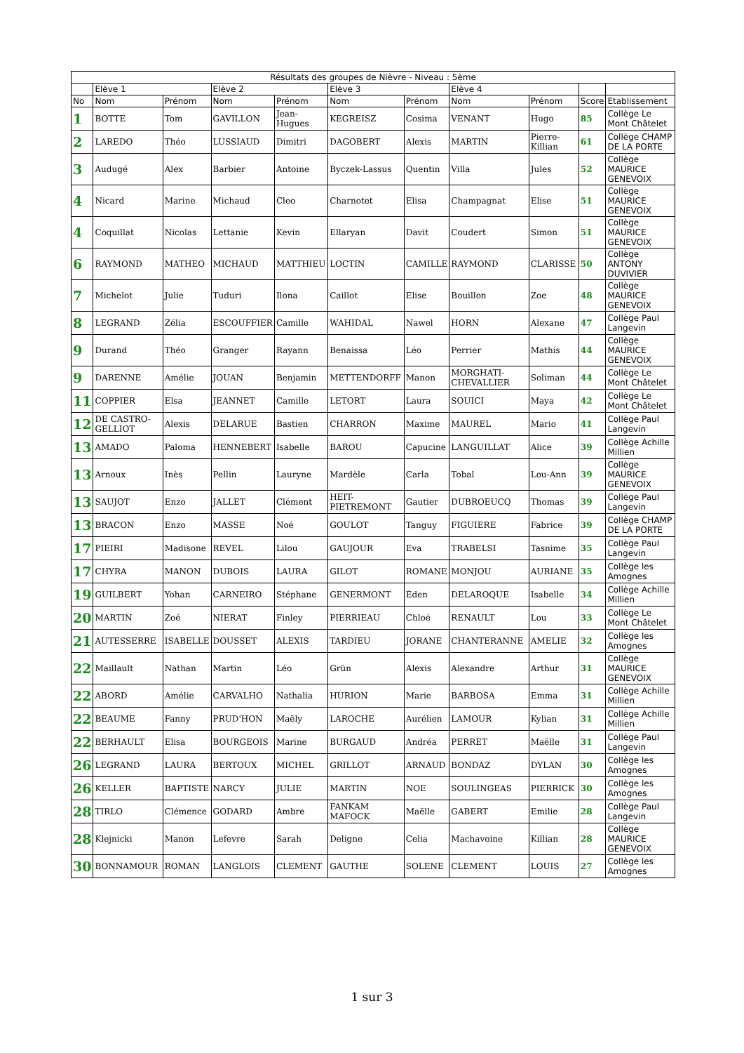| Résultats des groupes de Nièvre - Niveau : 5ème | | | | | | | | | | |
| --- | --- | --- | --- | --- | --- | --- | --- | --- | --- | --- |
| | Elève 1 | | Elève 2 | | Elève 3 | | Elève 4 | | | |
| No | Nom | Prénom | Nom | Prénom | Nom | Prénom | Nom | Prénom | Score | Etablissement |
| 1 | BOTTE | Tom | GAVILLON | Jean-Hugues | KEGREISZ | Cosima | VENANT | Hugo | 85 | Collège Le Mont Châtelet |
| 2 | LAREDO | Théo | LUSSIAUD | Dimitri | DAGOBERT | Alexis | MARTIN | Pierre-Killian | 61 | Collège CHAMP DE LA PORTE |
| 3 | Audugé | Alex | Barbier | Antoine | Byczek-Lassus | Quentin | Villa | Jules | 52 | Collège MAURICE GENEVOIX |
| 4 | Nicard | Marine | Michaud | Cleo | Charnotet | Elisa | Champagnat | Elise | 51 | Collège MAURICE GENEVOIX |
| 4 | Coquillat | Nicolas | Lettanie | Kevin | Ellaryan | Davit | Coudert | Simon | 51 | Collège MAURICE GENEVOIX |
| 6 | RAYMOND | MATHEO | MICHAUD | MATTHIEU | LOCTIN | CAMILLE | RAYMOND | CLARISSE | 50 | Collège ANTONY DUVIVIER |
| 7 | Michelot | Julie | Tuduri | Ilona | Caillot | Elise | Bouillon | Zoe | 48 | Collège MAURICE GENEVOIX |
| 8 | LEGRAND | Zélia | ESCOUFFIER | Camille | WAHIDAL | Nawel | HORN | Alexane | 47 | Collège Paul Langevin |
| 9 | Durand | Théo | Granger | Rayann | Benaissa | Léo | Perrier | Mathis | 44 | Collège MAURICE GENEVOIX |
| 9 | DARENNE | Amélie | JOUAN | Benjamin | METTENDORFF | Manon | MORGHATI-CHEVALLIER | Soliman | 44 | Collège Le Mont Châtelet |
| 11 | COPPIER | Elsa | JEANNET | Camille | LETORT | Laura | SOUICI | Maya | 42 | Collège Le Mont Châtelet |
| 12 | DE CASTRO-GELLIOT | Alexis | DELARUE | Bastien | CHARRON | Maxime | MAUREL | Mario | 41 | Collège Paul Langevin |
| 13 | AMADO | Paloma | HENNEBERT | Isabelle | BAROU | Capucine | LANGUILLAT | Alice | 39 | Collège Achille Millien |
| 13 | Arnoux | Inès | Pellin | Lauryne | Mardèle | Carla | Tobal | Lou-Ann | 39 | Collège MAURICE GENEVOIX |
| 13 | SAUJOT | Enzo | JALLET | Clément | HEIT-PIETREMONT | Gautier | DUBROEUCQ | Thomas | 39 | Collège Paul Langevin |
| 13 | BRACON | Enzo | MASSE | Noé | GOULOT | Tanguy | FIGUIERE | Fabrice | 39 | Collège CHAMP DE LA PORTE |
| 17 | PIEIRI | Madisone | REVEL | Lilou | GAUJOUR | Eva | TRABELSI | Tasnime | 35 | Collège Paul Langevin |
| 17 | CHYRA | MANON | DUBOIS | LAURA | GILOT | ROMANE | MONJOU | AURIANE | 35 | Collège les Amognes |
| 19 | GUILBERT | Yohan | CARNEIRO | Stéphane | GENERMONT | Éden | DELAROQUE | Isabelle | 34 | Collège Achille Millien |
| 20 | MARTIN | Zoé | NIERAT | Finley | PIERRIEAU | Chloé | RENAULT | Lou | 33 | Collège Le Mont Châtelet |
| 21 | AUTESSERRE | ISABELLE | DOUSSET | ALEXIS | TARDIEU | JORANE | CHANTERANNE | AMELIE | 32 | Collège les Amognes |
| 22 | Maillault | Nathan | Martin | Léo | Grün | Alexis | Alexandre | Arthur | 31 | Collège MAURICE GENEVOIX |
| 22 | ABORD | Amélie | CARVALHO | Nathalia | HURION | Marie | BARBOSA | Emma | 31 | Collège Achille Millien |
| 22 | BEAUME | Fanny | PRUD'HON | Maëly | LAROCHE | Aurélien | LAMOUR | Kylian | 31 | Collège Achille Millien |
| 22 | BERHAULT | Elisa | BOURGEOIS | Marine | BURGAUD | Andréa | PERRET | Maëlle | 31 | Collège Paul Langevin |
| 26 | LEGRAND | LAURA | BERTOUX | MICHEL | GRILLOT | ARNAUD | BONDAZ | DYLAN | 30 | Collège les Amognes |
| 26 | KELLER | BAPTISTE | NARCY | JULIE | MARTIN | NOE | SOULINGEAS | PIERRICK | 30 | Collège les Amognes |
| 28 | TIRLO | Clémence | GODARD | Ambre | FANKAM MAFOCK | Maëlle | GABERT | Emilie | 28 | Collège Paul Langevin |
| 28 | Klejnicki | Manon | Lefevre | Sarah | Deligne | Celia | Machavoine | Killian | 28 | Collège MAURICE GENEVOIX |
| 30 | BONNAMOUR | ROMAN | LANGLOIS | CLEMENT | GAUTHE | SOLENE | CLEMENT | LOUIS | 27 | Collège les Amognes |
1 sur 3